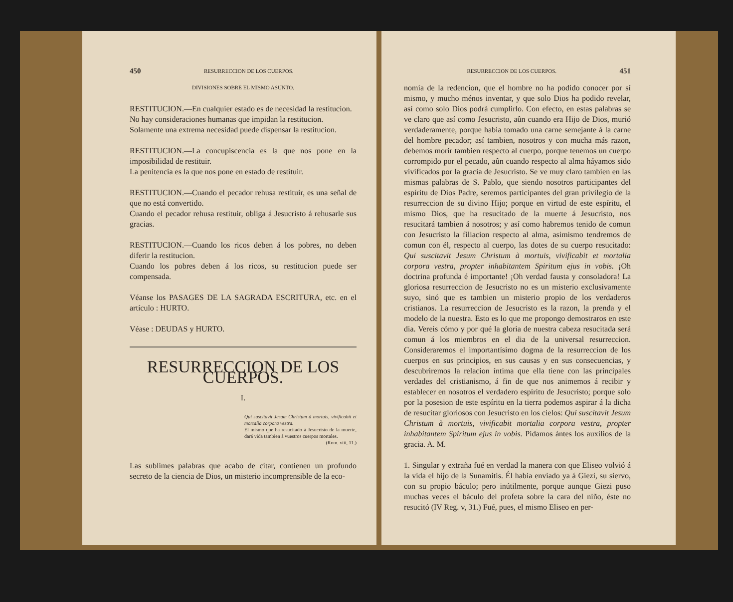450 RESURRECCION DE LOS CUERPOS.
DIVISIONES SOBRE EL MISMO ASUNTO.
RESTITUCION.—En cualquier estado es de necesidad la restitucion.
No hay consideraciones humanas que impidan la restitucion.
Solamente una extrema necesidad puede dispensar la restitucion.
RESTITUCION.—La concupiscencia es la que nos pone en la imposibilidad de restituir.
La penitencia es la que nos pone en estado de restituir.
RESTITUCION.—Cuando el pecador rehusa restituir, es una señal de que no está convertido.
Cuando el pecador rehusa restituir, obliga á Jesucristo á rehusarle sus gracias.
RESTITUCION.—Cuando los ricos deben á los pobres, no deben diferir la restitucion.
Cuando los pobres deben á los ricos, su restitucion puede ser compensada.
Véanse los PASAGES DE LA SAGRADA ESCRITURA, etc. en el artículo : HURTO.
Véase : DEUDAS y HURTO.
RESURRECCION DE LOS CUERPOS.
I.
Qui suscitavit Jesum Christum à mortuis, vivificabit et mortalia corpora vestra.
El mismo que ha resucitado á Jesucristo de la muerte, dará vida tambien á vuestros cuerpos mortales.
(Rom. viii, 11.)
Las sublimes palabras que acabo de citar, contienen un profundo secreto de la ciencia de Dios, un misterio incomprensible de la eco-
RESURRECCION DE LOS CUERPOS. 451
nomía de la redencion, que el hombre no ha podido conocer por sí mismo, y mucho ménos inventar, y que solo Dios ha podido revelar, así como solo Dios podrá cumplirlo. Con efecto, en estas palabras se ve claro que así como Jesucristo, aûn cuando era Hijo de Dios, murió verdaderamente, porque habia tomado una carne semejante á la carne del hombre pecador; así tambien, nosotros y con mucha más razon, debemos morir tambien respecto al cuerpo, porque tenemos un cuerpo corrompido por el pecado, aûn cuando respecto al alma háyamos sido vivificados por la gracia de Jesucristo. Se ve muy claro tambien en las mismas palabras de S. Pablo, que siendo nosotros participantes del espíritu de Dios Padre, seremos participantes del gran privilegio de la resurreccion de su divino Hijo; porque en virtud de este espíritu, el mismo Dios, que ha resucitado de la muerte á Jesucristo, nos resucitará tambien á nosotros; y así como habremos tenido de comun con Jesucristo la filiacion respecto al alma, asimismo tendremos de comun con él, respecto al cuerpo, las dotes de su cuerpo resucitado: Qui suscitavit Jesum Christum à mortuis, vivificabit et mortalia corpora vestra, propter inhabitantem Spiritum ejus in vobis. ¡Oh doctrina profunda é importante! ¡Oh verdad fausta y consoladora! La gloriosa resurreccion de Jesucristo no es un misterio exclusivamente suyo, sinó que es tambien un misterio propio de los verdaderos cristianos. La resurreccion de Jesucristo es la razon, la prenda y el modelo de la nuestra. Esto es lo que me propongo demostraros en este dia. Vereis cómo y por qué la gloria de nuestra cabeza resucitada será comun á los miembros en el dia de la universal resurreccion. Consideraremos el importantísimo dogma de la resurreccion de los cuerpos en sus principios, en sus causas y en sus consecuencias, y descubriremos la relacion íntima que ella tiene con las principales verdades del cristianismo, á fin de que nos animemos á recibir y establecer en nosotros el verdadero espíritu de Jesucristo; porque solo por la posesion de este espíritu en la tierra podemos aspirar á la dicha de resucitar gloriosos con Jesucristo en los cielos: Qui suscitavit Jesum Christum à mortuis, vivificabit mortalia corpora vestra, propter inhabitantem Spiritum ejus in vobis. Pidamos ántes los auxilios de la gracia. A. M.
1. Singular y extraña fué en verdad la manera con que Eliseo volvió á la vida el hijo de la Sunamitis. Él habia enviado ya á Giezi, su siervo, con su propio báculo; pero inútilmente, porque aunque Giezi puso muchas veces el báculo del profeta sobre la cara del niño, éste no resucitó (IV Reg. v, 31.) Fué, pues, el mismo Eliseo en per-